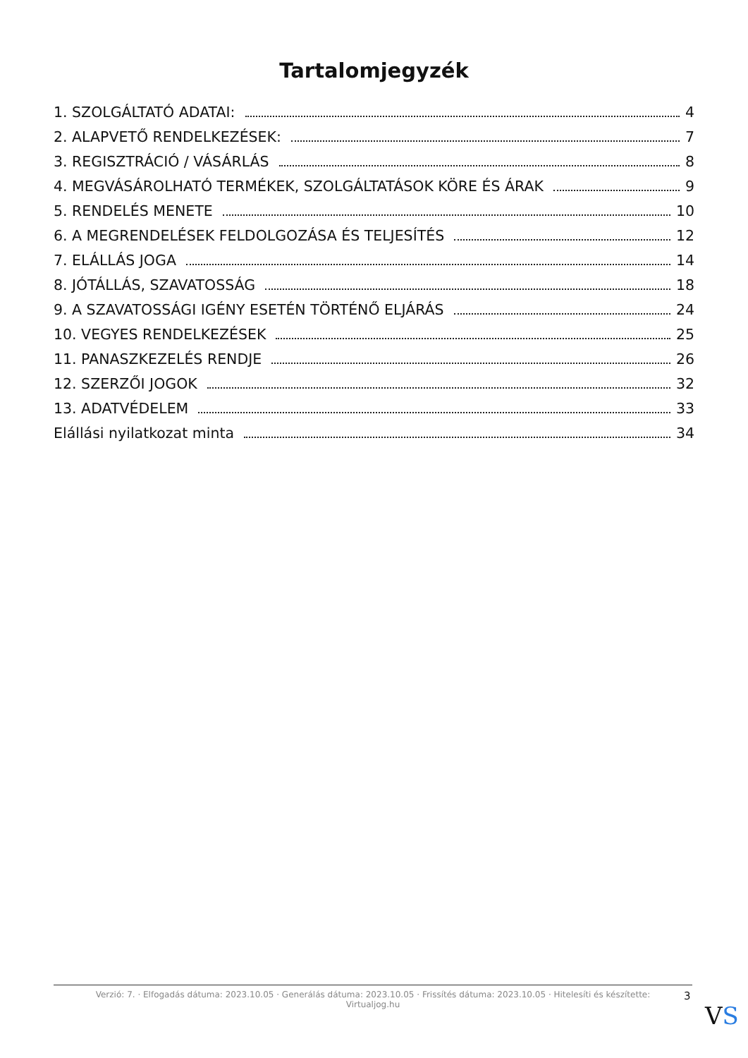Tartalomjegyzék
1. SZOLGÁLTATÓ ADATAI: 4
2. ALAPVETŐ RENDELKEZÉSEK: 7
3. REGISZTRÁCIÓ / VÁSÁRLÁS 8
4. MEGVÁSÁROLHATÓ TERMÉKEK, SZOLGÁLTATÁSOK KÖRE ÉS ÁRAK 9
5. RENDELÉS MENETE 10
6. A MEGRENDELÉSEK FELDOLGOZÁSA ÉS TELJESÍTÉS 12
7. ELÁLLÁS JOGA 14
8. JÓTÁLLÁS, SZAVATOSSÁG 18
9. A SZAVATOSSÁGI IGÉNY ESETÉN TÖRTÉNŐ ELJÁRÁS 24
10. VEGYES RENDELKEZÉSEK 25
11. PANASZKEZELÉS RENDJE 26
12. SZERZŐI JOGOK 32
13. ADATVÉDELEM 33
Elállási nyilatkozat minta 34
Verzió: 7. · Elfogadás dátuma: 2023.10.05 · Generálás dátuma: 2023.10.05 · Frissítés dátuma: 2023.10.05 · Hitelesíti és készítette:
Virtualjog.hu
3
VS